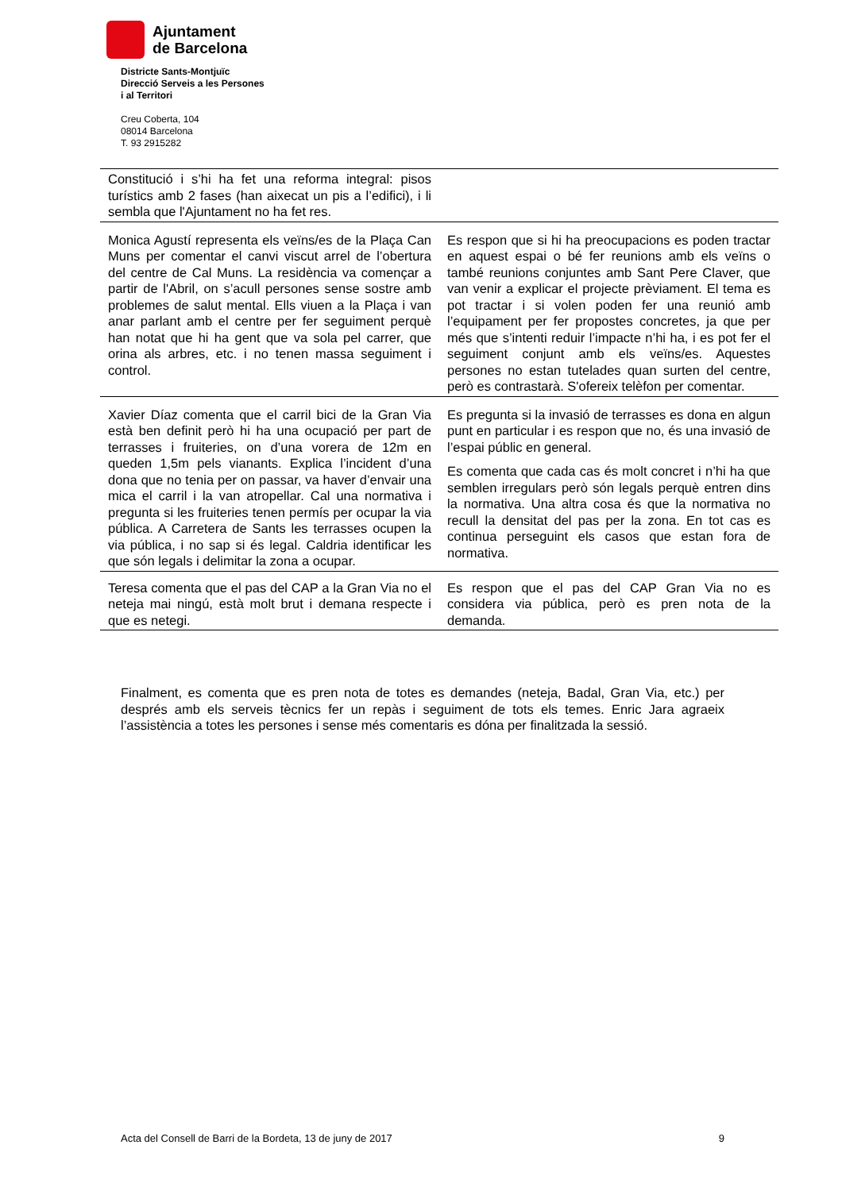Ajuntament
de Barcelona
Districte Sants-Montjuïc
Direcció Serveis a les Persones
i al Territori
Creu Coberta, 104
08014 Barcelona
T. 93 2915282
| Constitució i s’hi ha fet una reforma integral: pisos turístics amb 2 fases (han aixecat un pis a l’edifici), i li sembla que l'Ajuntament no ha fet res. | |
| Monica Agustí representa els veïns/es de la Plaça Can Muns per comentar el canvi viscut arrel de l’obertura del centre de Cal Muns. La residència va començar a partir de l'Abril, on s’acull persones sense sostre amb problemes de salut mental. Ells viuen a la Plaça i van anar parlant amb el centre per fer seguiment perquè han notat que hi ha gent que va sola pel carrer, que orina als arbres, etc. i no tenen massa seguiment i control. | Es respon que si hi ha preocupacions es poden tractar en aquest espai o bé fer reunions amb els veïns o també reunions conjuntes amb Sant Pere Claver, que van venir a explicar el projecte prèviament. El tema es pot tractar i si volen poden fer una reunió amb l’equipament per fer propostes concretes, ja que per més que s’intenti reduir l’impacte n’hi ha, i es pot fer el seguiment conjunt amb els veïns/es. Aquestes persones no estan tutelades quan surten del centre, però es contrastarà. S'ofereix telèfon per comentar. |
| Xavier Díaz comenta que el carril bici de la Gran Via està ben definit però hi ha una ocupació per part de terrasses i fruiteries, on d’una vorera de 12m en queden 1,5m pels vianants. Explica l’incident d’una dona que no tenia per on passar, va haver d’envair una mica el carril i la van atropellar. Cal una normativa i pregunta si les fruiteries tenen permís per ocupar la via pública. A Carretera de Sants les terrasses ocupen la via pública, i no sap si és legal. Caldria identificar les que són legals i delimitar la zona a ocupar. | Es pregunta si la invasió de terrasses es dona en algun punt en particular i es respon que no, és una invasió de l’espai públic en general. Es comenta que cada cas és molt concret i n’hi ha que semblen irregulars però són legals perquè entren dins la normativa. Una altra cosa és que la normativa no recull la densitat del pas per la zona. En tot cas es continua perseguint els casos que estan fora de normativa. |
| Teresa comenta que el pas del CAP a la Gran Via no el neteja mai ningú, està molt brut i demana respecte i que es netegi. | Es respon que el pas del CAP Gran Via no es considera via pública, però es pren nota de la demanda. |
Finalment, es comenta que es pren nota de totes es demandes (neteja, Badal, Gran Via, etc.) per després amb els serveis tècnics fer un repàs i seguiment de tots els temes. Enric Jara agraeix l’assistència a totes les persones i sense més comentaris es dóna per finalitzada la sessió.
Acta del Consell de Barri de la Bordeta, 13 de juny de 2017 9